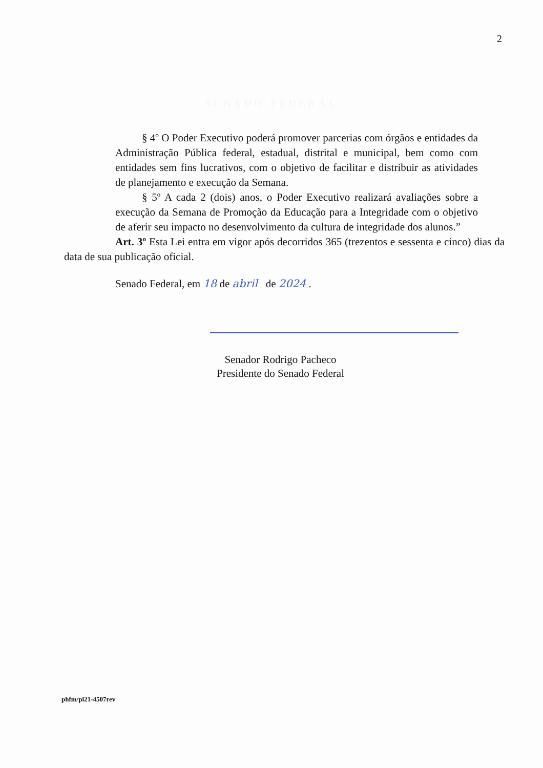2
SENADO FEDERAL
§ 4º O Poder Executivo poderá promover parcerias com órgãos e entidades da Administração Pública federal, estadual, distrital e municipal, bem como com entidades sem fins lucrativos, com o objetivo de facilitar e distribuir as atividades de planejamento e execução da Semana.
§ 5º A cada 2 (dois) anos, o Poder Executivo realizará avaliações sobre a execução da Semana de Promoção da Educação para a Integridade com o objetivo de aferir seu impacto no desenvolvimento da cultura de integridade dos alunos.”
Art. 3º Esta Lei entra em vigor após decorridos 365 (trezentos e sessenta e cinco) dias da data de sua publicação oficial.
Senado Federal, em 18 de abril de 2024 .
Senador Rodrigo Pacheco
Presidente do Senado Federal
phfm/pl21-4507rev